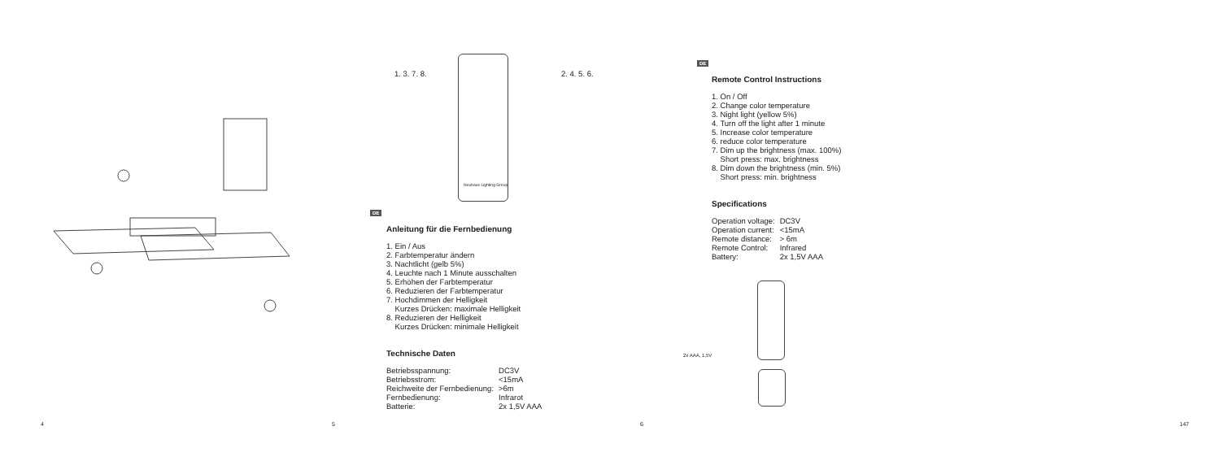4 5
1. 3. 7. 8. 2. 4. 5. 6.
Neuhaus Lighting Group
DE
Anleitung für die Fernbedienung
1. Ein / Aus
2. Farbtemperatur ändern
3. Nachtlicht (gelb 5%)
4. Leuchte nach 1 Minute ausschalten
5. Erhöhen der Farbtemperatur
6. Reduzieren der Farbtemperatur
7. Hochdimmen der Helligkeit
Kurzes Drücken: maximale Helligkeit
8. Reduzieren der Helligkeit
Kurzes Drücken: minimale Helligkeit
Technische Daten
| Betriebsspannung: | DC3V |
| Betriebsstrom: | <15mA |
| Reichweite der Fernbedienung: | >6m |
| Fernbedienung: | Infrarot |
| Batterie: | 2x 1,5V AAA |
6
DE
Remote Control Instructions
1. On / Off
2. Change color temperature
3. Night light (yellow 5%)
4. Turn off the light after 1 minute
5. Increase color temperature
6. reduce color temperature
7. Dim up the brightness (max. 100%)
Short press: max. brightness
8. Dim down the brightness (min. 5%)
Short press: min. brightness
Specifications
| Operation voltage: | DC3V |
| Operation current: | <15mA |
| Remote distance: | > 6m |
| Remote Control: | Infrared |
| Battery: | 2x 1,5V AAA |
2x AAA, 1,5V
147